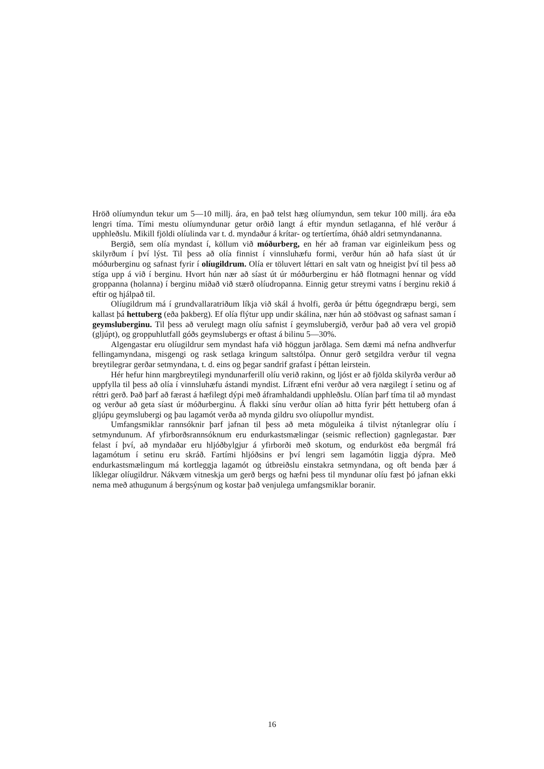Hröð olíumyndun tekur um 5—10 millj. ára, en það telst hæg olíumyndun, sem tekur 100 millj. ára eða lengri tíma. Tími mestu olíumyndunar getur orðið langt á eftir myndun setlaganna, ef hlé verður á upphleðslu. Mikill fjöldi olíulinda var t. d. myndaður á krítar- og tertíertíma, óháð aldri setmyndananna.
Bergið, sem olía myndast í, köllum við móðurberg, en hér að framan var eiginleikum þess og skilyrðum í því lýst. Til þess að olía finnist í vinnsluhæfu formi, verður hún að hafa síast út úr móðurberginu og safnast fyrir í olíugildrum. Olía er töluvert léttari en salt vatn og hneigist því til þess að stíga upp á við í berginu. Hvort hún nær að síast út úr móðurberginu er háð flotmagni hennar og vídd groppanna (holanna) í berginu miðað við stærð olíudropanna. Einnig getur streymi vatns í berginu rekið á eftir og hjálpað til.
Olíugildrum má í grundvallaratriðum líkja við skál á hvolfi, gerða úr þéttu ógegndræpu bergi, sem kallast þá hettuberg (eða þakberg). Ef olía flýtur upp undir skálina, nær hún að stöðvast og safnast saman í geymsluberginu. Til þess að verulegt magn olíu safnist í geymslubergið, verður það að vera vel gropið (gljúpt), og groppuhlutfall góðs geymslubergs er oftast á bilinu 5—30%.
Algengastar eru olíugildrur sem myndast hafa við höggun jarðlaga. Sem dæmi má nefna andhverfur fellingamyndana, misgengi og rask setlaga kringum saltstólpa. Önnur gerð setgildra verður til vegna breytilegrar gerðar setmyndana, t. d. eins og þegar sandrif grafast í þéttan leirstein.
Hér hefur hinn margbreytilegi myndunarferill olíu verið rakinn, og ljóst er að fjölda skilyrða verður að uppfylla til þess að olía í vinnsluhæfu ástandi myndist. Lífrænt efni verður að vera nægilegt í setinu og af réttri gerð. Það þarf að færast á hæfilegt dýpi með áframhaldandi upphleðslu. Olían þarf tíma til að myndast og verður að geta síast úr móðurberginu. Á flakki sínu verður olían að hitta fyrir þétt hettuberg ofan á gljúpu geymslubergi og þau lagamót verða að mynda gildru svo olíupollur myndist.
Umfangsmiklar rannsóknir þarf jafnan til þess að meta möguleika á tilvist nýtanlegrar olíu í setmyndunum. Af yfirborðsrannsóknum eru endurkastsmælingar (seismic reflection) gagnlegastar. Þær felast í því, að myndaðar eru hljóðbylgjur á yfirborði með skotum, og endurköst eða bergmál frá lagamótum í setinu eru skráð. Fartími hljóðsins er því lengri sem lagamótin liggja dýpra. Með endurkastsmælingum má kortleggja lagamót og útbreiðslu einstakra setmyndana, og oft benda þær á líklegar olíugildrur. Nákvæm vitneskja um gerð bergs og hæfni þess til myndunar olíu fæst þó jafnan ekki nema með athugunum á bergsýnum og kostar það venjulega umfangsmiklar boranir.
16